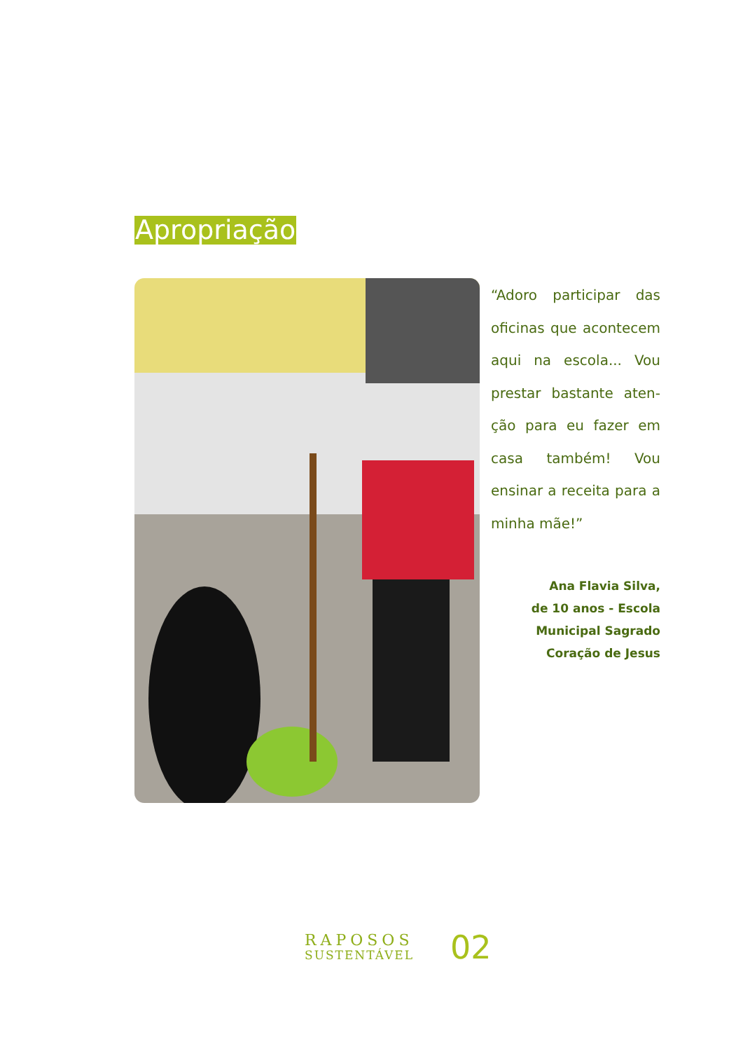Apropriação
“Adoro participar das oficinas que acontecem aqui na escola... Vou prestar bastante aten­ção para eu fazer em casa também! Vou ensi­nar a receita para a minha mãe!”
Ana Flavia Silva,
de 10 anos - Escola
Municipal Sagrado
Coração de Jesus
RAPOSOS
SUSTENTÁVEL
02